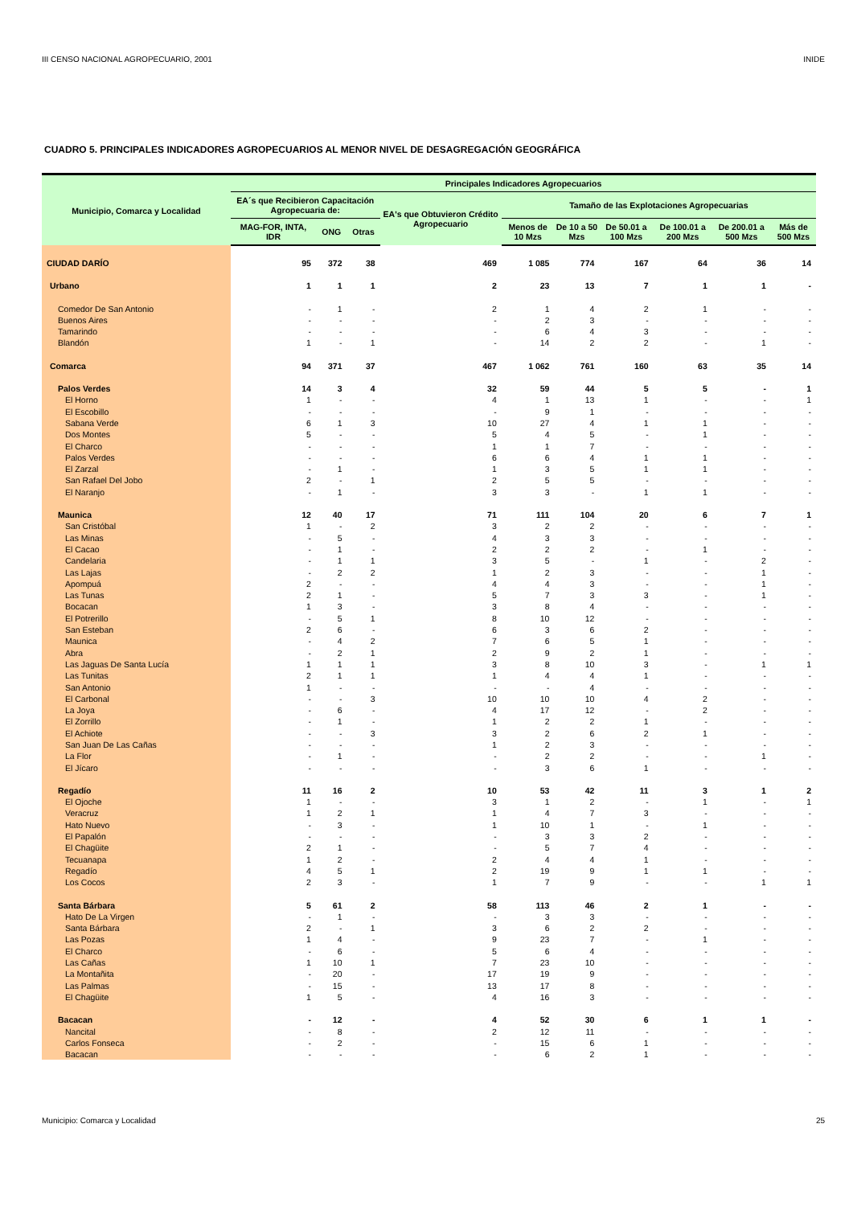III CENSO NACIONAL AGROPECUARIO, 2001 INIDE
CUADRO 5. PRINCIPALES INDICADORES AGROPECUARIOS AL MENOR NIVEL DE DESAGREGACIÓN GEOGRÁFICA
| Municipio, Comarca y Localidad | Principales Indicadores Agropecuarios | | | | | | | | | |
| --- | --- | --- | --- | --- | --- | --- | --- | --- | --- | --- |
| | EA´s que Recibieron Capacitación Agropecuaria de: | | | EA's que Obtuvieron Crédito Agropecuario | Tamaño de las Explotaciones Agropecuarias | | | | | |
| | MAG-FOR, INTA, IDR | ONG | Otras | | Menos de 10 Mzs | De 10 a 50 Mzs | De 50.01 a 100 Mzs | De 100.01 a 200 Mzs | De 200.01 a 500 Mzs | Más de 500 Mzs |
| CIUDAD DARÍO | 95 | 372 | 38 | 469 | 1 085 | 774 | 167 | 64 | 36 | 14 |
| Urbano | 1 | 1 | 1 | 2 | 23 | 13 | 7 | 1 | 1 | - |
| Comedor De San Antonio | - | 1 | - | 2 | 1 | 4 | 2 | 1 | - | - |
| Buenos Aires | - | - | - | - | 2 | 3 | - | - | - | - |
| Tamarindo | - | - | - | - | 6 | 4 | 3 | - | - | - |
| Blandón | 1 | - | 1 | - | 14 | 2 | 2 | - | 1 | - |
| Comarca | 94 | 371 | 37 | 467 | 1 062 | 761 | 160 | 63 | 35 | 14 |
| Palos Verdes | 14 | 3 | 4 | 32 | 59 | 44 | 5 | 5 | - | 1 |
| El Horno | 1 | - | - | 4 | 1 | 13 | 1 | - | - | 1 |
| El Escobillo | - | - | - | - | 9 | 1 | - | - | - | - |
| Sabana Verde | 6 | 1 | 3 | 10 | 27 | 4 | 1 | 1 | - | - |
| Dos Montes | 5 | - | - | 5 | 4 | 5 | - | 1 | - | - |
| El Charco | - | - | - | 1 | 1 | 7 | - | - | - | - |
| Palos Verdes | - | - | - | 6 | 6 | 4 | 1 | 1 | - | - |
| El Zarzal | - | 1 | - | 1 | 3 | 5 | 1 | 1 | - | - |
| San Rafael Del Jobo | 2 | - | 1 | 2 | 5 | 5 | - | - | - | - |
| El Naranjo | - | 1 | - | 3 | 3 | - | 1 | 1 | - | - |
| Maunica | 12 | 40 | 17 | 71 | 111 | 104 | 20 | 6 | 7 | 1 |
| San Cristóbal | 1 | - | 2 | 3 | 2 | 2 | - | - | - | - |
| Las Minas | - | 5 | - | 4 | 3 | 3 | - | - | - | - |
| El Cacao | - | 1 | - | 2 | 2 | 2 | - | 1 | - | - |
| Candelaria | - | 1 | 1 | 3 | 5 | - | 1 | - | 2 | - |
| Las Lajas | - | 2 | 2 | 1 | 2 | 3 | - | - | 1 | - |
| Apompuá | 2 | - | - | 4 | 4 | 3 | - | - | 1 | - |
| Las Tunas | 2 | 1 | - | 5 | 7 | 3 | 3 | - | 1 | - |
| Bocacan | 1 | 3 | - | 3 | 8 | 4 | - | - | - | - |
| El Potrerillo | - | 5 | 1 | 8 | 10 | 12 | - | - | - | - |
| San Esteban | 2 | 6 | - | 6 | 3 | 6 | 2 | - | - | - |
| Maunica | - | 4 | 2 | 7 | 6 | 5 | 1 | - | - | - |
| Abra | - | 2 | 1 | 2 | 9 | 2 | 1 | - | - | - |
| Las Jaguas De Santa Lucía | 1 | 1 | 1 | 3 | 8 | 10 | 3 | - | 1 | 1 |
| Las Tunitas | 2 | 1 | 1 | 1 | 4 | 4 | 1 | - | - | - |
| San Antonio | 1 | - | - | - | - | 4 | - | - | - | - |
| El Carbonal | - | - | 3 | 10 | 10 | 10 | 4 | 2 | - | - |
| La Joya | - | 6 | - | 4 | 17 | 12 | - | 2 | - | - |
| El Zorrillo | - | 1 | - | 1 | 2 | 2 | 1 | - | - | - |
| El Achiote | - | - | 3 | 3 | 2 | 6 | 2 | 1 | - | - |
| San Juan De Las Cañas | - | - | - | 1 | 2 | 3 | - | - | - | - |
| La Flor | - | 1 | - | - | 2 | 2 | - | - | 1 | - |
| El Jícaro | - | - | - | - | 3 | 6 | 1 | - | - | - |
| Regadío | 11 | 16 | 2 | 10 | 53 | 42 | 11 | 3 | 1 | 2 |
| El Ojoche | 1 | - | - | 3 | 1 | 2 | - | 1 | - | 1 |
| Veracruz | 1 | 2 | 1 | 1 | 4 | 7 | 3 | - | - | - |
| Hato Nuevo | - | 3 | - | 1 | 10 | 1 | - | 1 | - | - |
| El Papalón | - | - | - | - | 3 | 3 | 2 | - | - | - |
| El Chagüite | 2 | 1 | - | - | 5 | 7 | 4 | - | - | - |
| Tecuanapa | 1 | 2 | - | 2 | 4 | 4 | 1 | - | - | - |
| Regadío | 4 | 5 | 1 | 2 | 19 | 9 | 1 | 1 | - | - |
| Los Cocos | 2 | 3 | - | 1 | 7 | 9 | - | - | 1 | 1 |
| Santa Bárbara | 5 | 61 | 2 | 58 | 113 | 46 | 2 | 1 | - | - |
| Hato De La Virgen | - | 1 | - | - | 3 | 3 | - | - | - | - |
| Santa Bárbara | 2 | - | 1 | 3 | 6 | 2 | 2 | - | - | - |
| Las Pozas | 1 | 4 | - | 9 | 23 | 7 | - | 1 | - | - |
| El Charco | - | 6 | - | 5 | 6 | 4 | - | - | - | - |
| Las Cañas | 1 | 10 | 1 | 7 | 23 | 10 | - | - | - | - |
| La Montañita | - | 20 | - | 17 | 19 | 9 | - | - | - | - |
| Las Palmas | - | 15 | - | 13 | 17 | 8 | - | - | - | - |
| El Chagüite | 1 | 5 | - | 4 | 16 | 3 | - | - | - | - |
| Bacacan | - | 12 | - | 4 | 52 | 30 | 6 | 1 | 1 | - |
| Nancital | - | 8 | - | 2 | 12 | 11 | - | - | - | - |
| Carlos Fonseca | - | 2 | - | - | 15 | 6 | 1 | - | - | - |
| Bacacan | - | - | - | - | 6 | 2 | 1 | - | - | - |
Municipio: Comarca y Localidad 25